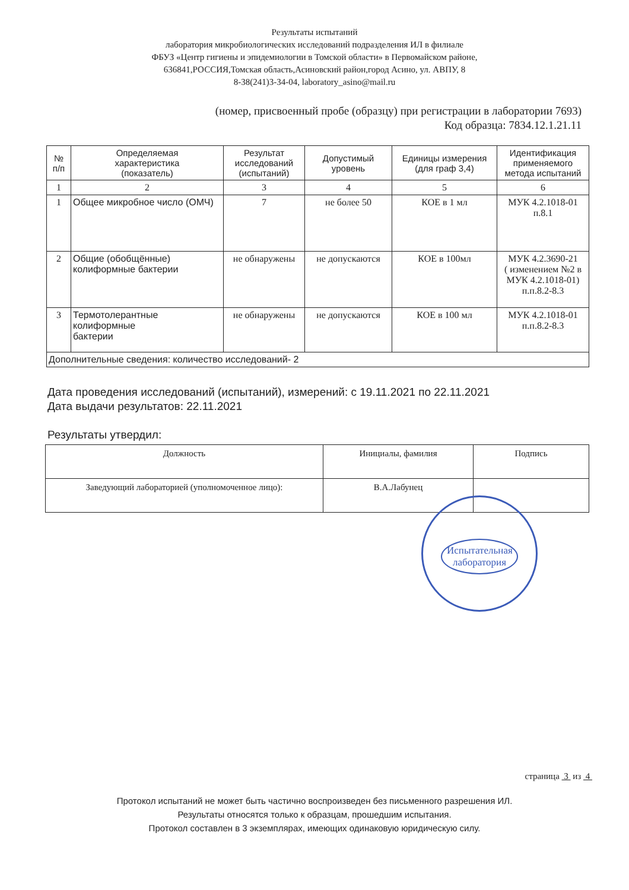Результаты испытаний
лаборатория микробиологических исследований подразделения ИЛ в филиале
ФБУЗ «Центр гигиены и эпидемиологии в Томской области» в Первомайском районе,
636841,РОССИЯ,Томская область,Асиновский район,город Асино, ул. АВПУ, 8
8-38(241)3-34-04, laboratory_asino@mail.ru
(номер, присвоенный пробе (образцу) при регистрации в лаборатории 7693)
Код образца: 7834.12.1.21.11
| № п/п | Определяемая характеристика (показатель) | Результат исследований (испытаний) | Допустимый уровень | Единицы измерения (для граф 3,4) | Идентификация применяемого метода испытаний |
| --- | --- | --- | --- | --- | --- |
| 1 | 2 | 3 | 4 | 5 | 6 |
| 1 | Общее микробное число (ОМЧ) | 7 | не более 50 | КОЕ в 1 мл | МУК 4.2.1018-01 п.8.1 |
| 2 | Общие (обобщённые) колиформные бактерии | не обнаружены | не допускаются | КОЕ в 100мл | МУК 4.2.3690-21 ( изменением №2 в МУК 4.2.1018-01) п.п.8.2-8.3 |
| 3 | Термотолерантные колиформные бактерии | не обнаружены | не допускаются | КОЕ в 100 мл | МУК 4.2.1018-01 п.п.8.2-8.3 |
| Дополнительные сведения: количество исследований- 2 | | | | | |
Дата проведения исследований (испытаний), измерений: с 19.11.2021 по 22.11.2021
Дата выдачи результатов: 22.11.2021
Результаты утвердил:
| Должность | Инициалы, фамилия | Подпись |
| --- | --- | --- |
| Заведующий лабораторией (уполномоченное лицо): | В.А.Лабунец | |
Испытательная лаборатория
страница 3 из 4
Протокол испытаний не может быть частично воспроизведен без письменного разрешения ИЛ.
Результаты относятся только к образцам, прошедшим испытания.
Протокол составлен в 3 экземплярах, имеющих одинаковую юридическую силу.